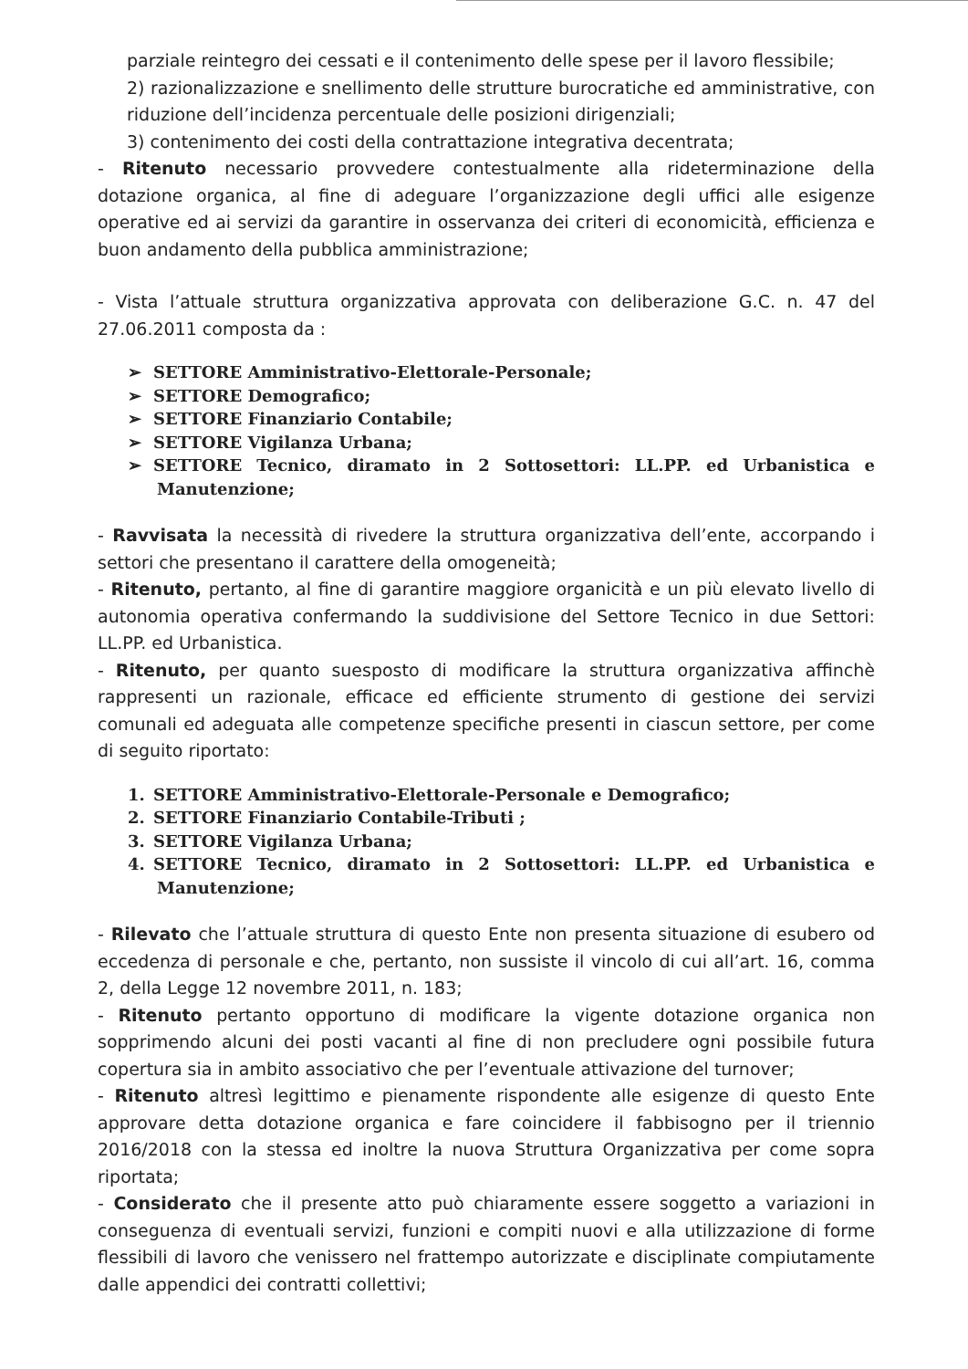parziale reintegro dei cessati e il contenimento delle spese per il lavoro flessibile;
2) razionalizzazione e snellimento delle strutture burocratiche ed amministrative, con riduzione dell’incidenza percentuale delle posizioni dirigenziali;
3) contenimento dei costi della contrattazione integrativa decentrata;
- Ritenuto necessario provvedere contestualmente alla rideterminazione della dotazione organica, al fine di adeguare l’organizzazione degli uffici alle esigenze operative ed ai servizi da garantire in osservanza dei criteri di economicità, efficienza e buon andamento della pubblica amministrazione;
- Vista l’attuale struttura organizzativa approvata con deliberazione G.C. n. 47 del 27.06.2011 composta da :
➢ SETTORE Amministrativo-Elettorale-Personale;
➢ SETTORE Demografico;
➢ SETTORE Finanziario Contabile;
➢ SETTORE Vigilanza Urbana;
➢ SETTORE Tecnico, diramato in 2 Sottosettori: LL.PP. ed Urbanistica e Manutenzione;
- Ravvisata la necessità di rivedere la struttura organizzativa dell’ente, accorpando i settori che presentano il carattere della omogeneità;
- Ritenuto, pertanto, al fine di garantire maggiore organicità e un più elevato livello di autonomia operativa confermando la suddivisione del Settore Tecnico in due Settori: LL.PP. ed Urbanistica.
- Ritenuto, per quanto suesposto di modificare la struttura organizzativa affinchè rappresenti un razionale, efficace ed efficiente strumento di gestione dei servizi comunali ed adeguata alle competenze specifiche presenti in ciascun settore, per come di seguito riportato:
1. SETTORE Amministrativo-Elettorale-Personale e Demografico;
2. SETTORE Finanziario Contabile-Tributi ;
3. SETTORE Vigilanza Urbana;
4. SETTORE Tecnico, diramato in 2 Sottosettori: LL.PP. ed Urbanistica e Manutenzione;
- Rilevato che l’attuale struttura di questo Ente non presenta situazione di esubero od eccedenza di personale e che, pertanto, non sussiste il vincolo di cui all’art. 16, comma 2, della Legge 12 novembre 2011, n. 183;
- Ritenuto pertanto opportuno di modificare la vigente dotazione organica non sopprimendo alcuni dei posti vacanti al fine di non precludere ogni possibile futura copertura sia in ambito associativo che per l’eventuale attivazione del turnover;
- Ritenuto altresì legittimo e pienamente rispondente alle esigenze di questo Ente approvare detta dotazione organica e fare coincidere il fabbisogno per il triennio 2016/2018 con la stessa ed inoltre la nuova Struttura Organizzativa per come sopra riportata;
- Considerato che il presente atto può chiaramente essere soggetto a variazioni in conseguenza di eventuali servizi, funzioni e compiti nuovi e alla utilizzazione di forme flessibili di lavoro che venissero nel frattempo autorizzate e disciplinate compiutamente dalle appendici dei contratti collettivi;